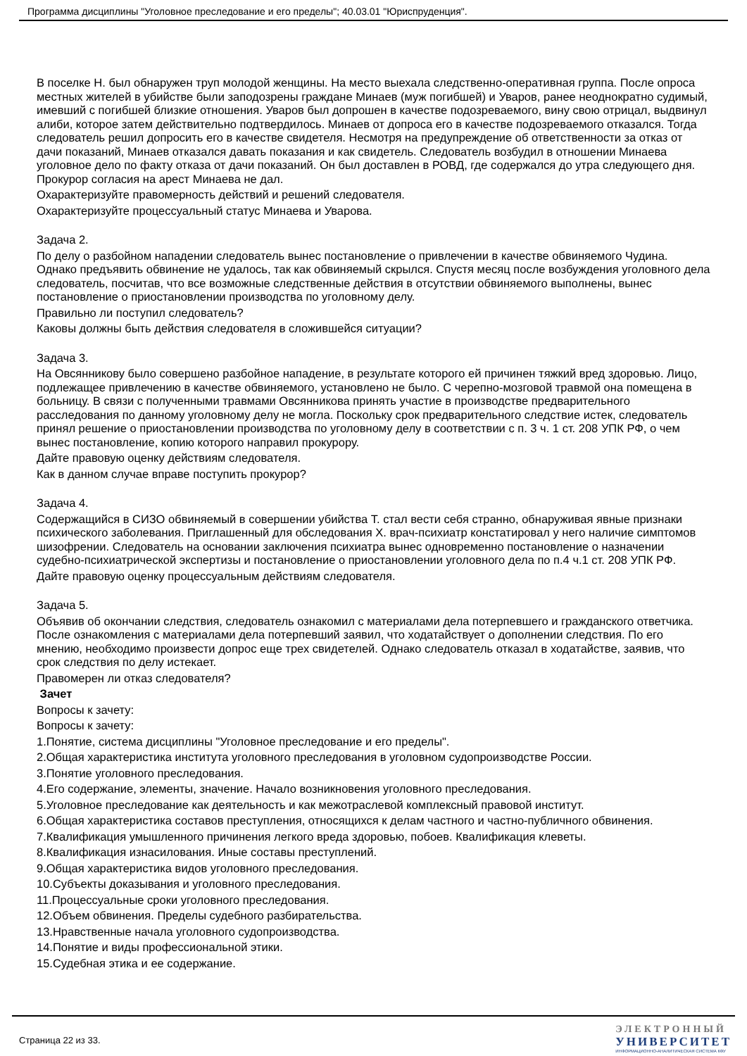Программа дисциплины "Уголовное преследование и его пределы"; 40.03.01 "Юриспруденция".
В поселке Н. был обнаружен труп молодой женщины. На место выехала следственно-оперативная группа. После опроса местных жителей в убийстве были заподозрены граждане Минаев (муж погибшей) и Уваров, ранее неоднократно судимый, имевший с погибшей близкие отношения. Уваров был допрошен в качестве подозреваемого, вину свою отрицал, выдвинул алиби, которое затем действительно подтвердилось. Минаев от допроса его в качестве подозреваемого отказался. Тогда следователь решил допросить его в качестве свидетеля. Несмотря на предупреждение об ответственности за отказ от дачи показаний, Минаев отказался давать показания и как свидетель. Следователь возбудил в отношении Минаева уголовное дело по факту отказа от дачи показаний. Он был доставлен в РОВД, где содержался до утра следующего дня. Прокурор согласия на арест Минаева не дал.
Охарактеризуйте правомерность действий и решений следователя.
Охарактеризуйте процессуальный статус Минаева и Уварова.
Задача 2.
По делу о разбойном нападении следователь вынес постановление о привлечении в качестве обвиняемого Чудина. Однако предъявить обвинение не удалось, так как обвиняемый скрылся. Спустя месяц после возбуждения уголовного дела следователь, посчитав, что все возможные следственные действия в отсутствии обвиняемого выполнены, вынес постановление о приостановлении производства по уголовному делу.
Правильно ли поступил следователь?
Каковы должны быть действия следователя в сложившейся ситуации?
Задача 3.
На Овсянникову было совершено разбойное нападение, в результате которого ей причинен тяжкий вред здоровью. Лицо, подлежащее привлечению в качестве обвиняемого, установлено не было. С черепно-мозговой травмой она помещена в больницу. В связи с полученными травмами Овсянникова принять участие в производстве предварительного расследования по данному уголовному делу не могла. Поскольку срок предварительного следствие истек, следователь принял решение о приостановлении производства по уголовному делу в соответствии с п. 3 ч. 1 ст. 208 УПК РФ, о чем вынес постановление, копию которого направил прокурору.
Дайте правовую оценку действиям следователя.
Как в данном случае вправе поступить прокурор?
Задача 4.
Содержащийся в СИЗО обвиняемый в совершении убийства Т. стал вести себя странно, обнаруживая явные признаки психического заболевания. Приглашенный для обследования Х. врач-психиатр констатировал у него наличие симптомов шизофрении. Следователь на основании заключения психиатра вынес одновременно постановление о назначении судебно-психиатрической экспертизы и постановление о приостановлении уголовного дела по п.4 ч.1 ст. 208 УПК РФ.
Дайте правовую оценку процессуальным действиям следователя.
Задача 5.
Объявив об окончании следствия, следователь ознакомил с материалами дела потерпевшего и гражданского ответчика. После ознакомления с материалами дела потерпевший заявил, что ходатайствует о дополнении следствия. По его мнению, необходимо произвести допрос еще трех свидетелей. Однако следователь отказал в ходатайстве, заявив, что срок следствия по делу истекает.
Правомерен ли отказ следователя?
Зачет
Вопросы к зачету:
Вопросы к зачету:
1.Понятие, система дисциплины "Уголовное преследование и его пределы".
2.Общая характеристика института уголовного преследования в уголовном судопроизводстве России.
3.Понятие уголовного преследования.
4.Его содержание, элементы, значение. Начало возникновения уголовного преследования.
5.Уголовное преследование как деятельность и как межотраслевой комплексный правовой институт.
6.Общая характеристика составов преступления, относящихся к делам частного и частно-публичного обвинения.
7.Квалификация умышленного причинения легкого вреда здоровью, побоев. Квалификация клеветы.
8.Квалификация изнасилования. Иные составы преступлений.
9.Общая характеристика видов уголовного преследования.
10.Субъекты доказывания и уголовного преследования.
11.Процессуальные сроки уголовного преследования.
12.Объем обвинения. Пределы судебного разбирательства.
13.Нравственные начала уголовного судопроизводства.
14.Понятие и виды профессиональной этики.
15.Судебная этика и ее содержание.
Страница 22 из 33.
ЭЛЕКТРОННЫЙ
УНИВЕРСИТЕТ
ИНФОРМАЦИОННО-АНАЛИТИЧЕСКАЯ СИСТЕМА КФУ